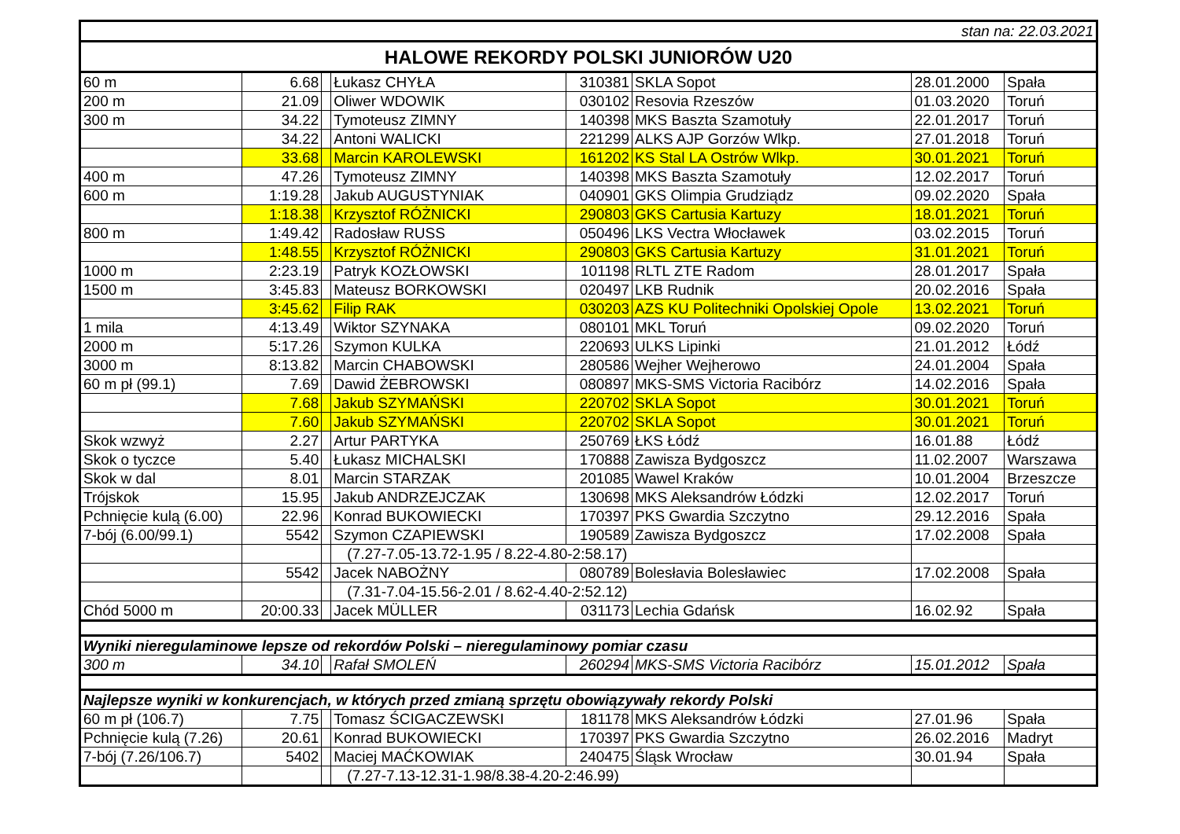| stan na: 22.03.2021 | | | | | | | |
| HALOWE REKORDY POLSKI JUNIORÓW U20 | | | | | | | |
| 60 m | 6.68 | | Łukasz CHYŁA | 310381 | SKLA Sopot | 28.01.2000 | Spała |
| 200 m | 21.09 | | Oliwer WDOWIK | 030102 | Resovia Rzeszów | 01.03.2020 | Toruń |
| 300 m | 34.22 | | Tymoteusz ZIMNY | 140398 | MKS Baszta Szamotuły | 22.01.2017 | Toruń |
| | 34.22 | | Antoni WALICKI | 221299 | ALKS AJP Gorzów Wlkp. | 27.01.2018 | Toruń |
| | 33.68 | | Marcin KAROLEWSKI | 161202 | KS Stal LA Ostrów Wlkp. | 30.01.2021 | Toruń |
| 400 m | 47.26 | | Tymoteusz ZIMNY | 140398 | MKS Baszta Szamotuły | 12.02.2017 | Toruń |
| 600 m | 1:19.28 | | Jakub AUGUSTYNIAK | 040901 | GKS Olimpia Grudziądz | 09.02.2020 | Spała |
| | 1:18.38 | | Krzysztof RÓŻNICKI | 290803 | GKS Cartusia Kartuzy | 18.01.2021 | Toruń |
| 800 m | 1:49.42 | | Radosław RUSS | 050496 | LKS Vectra Włocławek | 03.02.2015 | Toruń |
| | 1:48.55 | | Krzysztof RÓŻNICKI | 290803 | GKS Cartusia Kartuzy | 31.01.2021 | Toruń |
| 1000 m | 2:23.19 | | Patryk KOZŁOWSKI | 101198 | RLTL ZTE Radom | 28.01.2017 | Spała |
| 1500 m | 3:45.83 | | Mateusz BORKOWSKI | 020497 | LKB Rudnik | 20.02.2016 | Spała |
| | 3:45.62 | | Filip RAK | 030203 | AZS KU Politechniki Opolskiej Opole | 13.02.2021 | Toruń |
| 1 mila | 4:13.49 | | Wiktor SZYNAKA | 080101 | MKL Toruń | 09.02.2020 | Toruń |
| 2000 m | 5:17.26 | | Szymon KULKA | 220693 | ULKS Lipinki | 21.01.2012 | Łódź |
| 3000 m | 8:13.82 | | Marcin CHABOWSKI | 280586 | Wejher Wejherowo | 24.01.2004 | Spała |
| 60 m pł (99.1) | 7.69 | | Dawid ŻEBROWSKI | 080897 | MKS-SMS Victoria Racibórz | 14.02.2016 | Spała |
| | 7.68 | | Jakub SZYMAŃSKI | 220702 | SKLA Sopot | 30.01.2021 | Toruń |
| | 7.60 | | Jakub SZYMAŃSKI | 220702 | SKLA Sopot | 30.01.2021 | Toruń |
| Skok wzwyż | 2.27 | | Artur PARTYKA | 250769 | ŁKS Łódź | 16.01.88 | Łódź |
| Skok o tyczce | 5.40 | | Łukasz MICHALSKI | 170888 | Zawisza Bydgoszcz | 11.02.2007 | Warszawa |
| Skok w dal | 8.01 | | Marcin STARZAK | 201085 | Wawel Kraków | 10.01.2004 | Brzeszcze |
| Trójskok | 15.95 | | Jakub ANDRZEJCZAK | 130698 | MKS Aleksandrów Łódzki | 12.02.2017 | Toruń |
| Pchnięcie kulą (6.00) | 22.96 | | Konrad BUKOWIECKI | 170397 | PKS Gwardia Szczytno | 29.12.2016 | Spała |
| 7-bój (6.00/99.1) | 5542 | | Szymon CZAPIEWSKI | 190589 | Zawisza Bydgoszcz | 17.02.2008 | Spała |
| | | | (7.27-7.05-13.72-1.95 / 8.22-4.80-2:58.17) | | | | |
| | 5542 | | Jacek NABOŻNY | 080789 | Bolesłavia Bolesławiec | 17.02.2008 | Spała |
| | | | (7.31-7.04-15.56-2.01 / 8.62-4.40-2:52.12) | | | | |
| Chód 5000 m | 20:00.33 | | Jacek MÜLLER | 031173 | Lechia Gdańsk | 16.02.92 | Spała |
| Wyniki nieregulaminowe lepsze od rekordów Polski – nieregulaminowy pomiar czasu | | | | | | | |
| 300 m | 34.10 | | Rafał SMOLEŃ | 260294 | MKS-SMS Victoria Racibórz | 15.01.2012 | Spała |
| Najlepsze wyniki w konkurencjach, w których przed zmianą sprzętu obowiązywały rekordy Polski | | | | | | | |
| 60 m pł (106.7) | 7.75 | | Tomasz ŚCIGACZEWSKI | 181178 | MKS Aleksandrów Łódzki | 27.01.96 | Spała |
| Pchnięcie kulą (7.26) | 20.61 | | Konrad BUKOWIECKI | 170397 | PKS Gwardia Szczytno | 26.02.2016 | Madryt |
| 7-bój (7.26/106.7) | 5402 | | Maciej MAĆKOWIAK | 240475 | Śląsk Wrocław | 30.01.94 | Spała |
| | | | (7.27-7.13-12.31-1.98/8.38-4.20-2:46.99) | | | | |